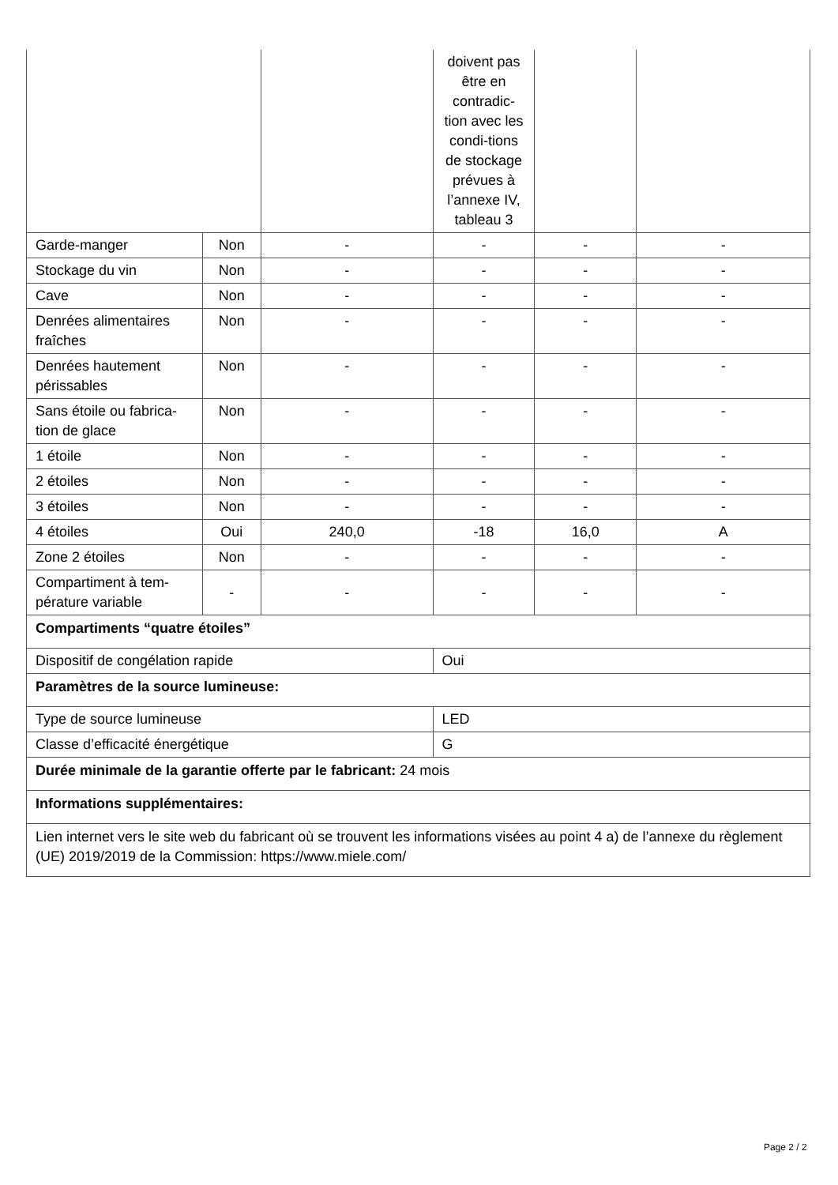| | | | doivent pas être en contradic-tion avec les condi-tions de stockage prévues à l’annexe IV, tableau 3 | | |
| Garde-manger | Non | - | - | - | - |
| Stockage du vin | Non | - | - | - | - |
| Cave | Non | - | - | - | - |
| Denrées alimentaires fraîches | Non | - | - | - | - |
| Denrées hautement périssables | Non | - | - | - | - |
| Sans étoile ou fabrica-tion de glace | Non | - | - | - | - |
| 1 étoile | Non | - | - | - | - |
| 2 étoiles | Non | - | - | - | - |
| 3 étoiles | Non | - | - | - | - |
| 4 étoiles | Oui | 240,0 | -18 | 16,0 | A |
| Zone 2 étoiles | Non | - | - | - | - |
| Compartiment à tem-pérature variable | - | - | - | - | - |
| Compartiments “quatre étoiles” | | | | | |
| Dispositif de congélation rapide | | | Oui | | |
| Paramètres de la source lumineuse: | | | | | |
| Type de source lumineuse | | | LED | | |
| Classe d’efficacité énergétique | | | G | | |
| Durée minimale de la garantie offerte par le fabricant: 24 mois | | | | | |
| Informations supplémentaires: | | | | | |
| Lien internet vers le site web du fabricant où se trouvent les informations visées au point 4 a) de l’annexe du règlement (UE) 2019/2019 de la Commission: https://www.miele.com/ | | | | | |
Page 2 / 2